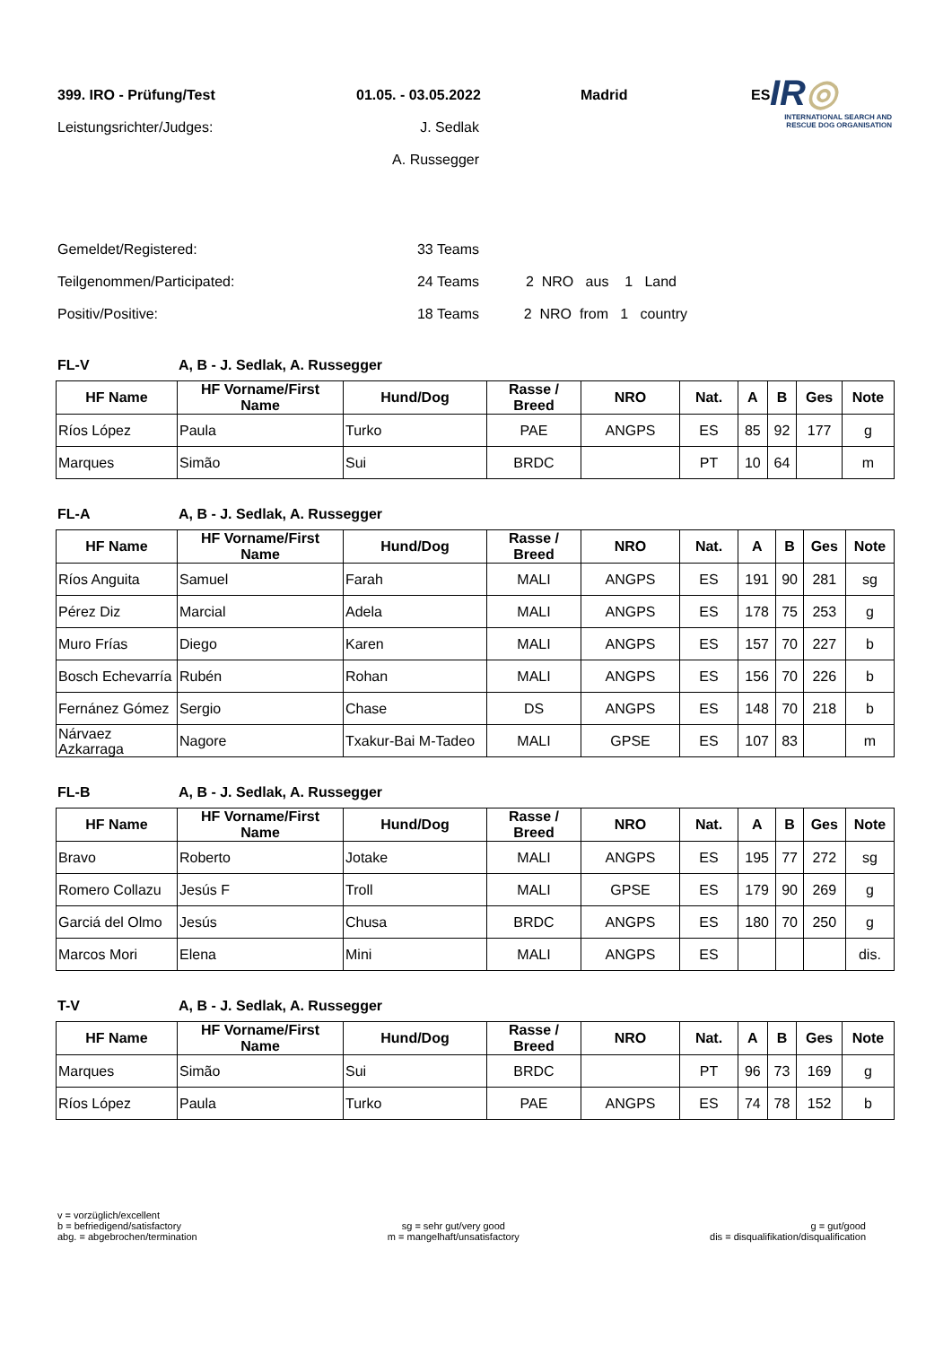IR◎
INTERNATIONAL SEARCH AND
RESCUE DOG ORGANISATION
399. IRO - Prüfung/Test 01.05. - 03.05.2022 Madrid ES
Leistungsrichter/Judges: J. Sedlak
A. Russegger
Gemeldet/Registered: 33 Teams
Teilgenommen/Participated: 24 Teams 2 NRO aus 1 Land
Positiv/Positive: 18 Teams 2 NRO from 1 country
FL-V A, B - J. Sedlak, A. Russegger
| HF Name | HF Vorname/First Name | Hund/Dog | Rasse / Breed | NRO | Nat. | A | B | Ges | Note |
| --- | --- | --- | --- | --- | --- | --- | --- | --- | --- |
| Ríos López | Paula | Turko | PAE | ANGPS | ES | 85 | 92 | 177 | g |
| Marques | Simão | Sui | BRDC | | PT | 10 | 64 | | m |
FL-A A, B - J. Sedlak, A. Russegger
| HF Name | HF Vorname/First Name | Hund/Dog | Rasse / Breed | NRO | Nat. | A | B | Ges | Note |
| --- | --- | --- | --- | --- | --- | --- | --- | --- | --- |
| Ríos Anguita | Samuel | Farah | MALI | ANGPS | ES | 191 | 90 | 281 | sg |
| Pérez Diz | Marcial | Adela | MALI | ANGPS | ES | 178 | 75 | 253 | g |
| Muro Frías | Diego | Karen | MALI | ANGPS | ES | 157 | 70 | 227 | b |
| Bosch Echevarría | Rubén | Rohan | MALI | ANGPS | ES | 156 | 70 | 226 | b |
| Fernánez Gómez | Sergio | Chase | DS | ANGPS | ES | 148 | 70 | 218 | b |
| Nárvaez Azkarraga | Nagore | Txakur-Bai M-Tadeo | MALI | GPSE | ES | 107 | 83 | | m |
FL-B A, B - J. Sedlak, A. Russegger
| HF Name | HF Vorname/First Name | Hund/Dog | Rasse / Breed | NRO | Nat. | A | B | Ges | Note |
| --- | --- | --- | --- | --- | --- | --- | --- | --- | --- |
| Bravo | Roberto | Jotake | MALI | ANGPS | ES | 195 | 77 | 272 | sg |
| Romero Collazu | Jesús F | Troll | MALI | GPSE | ES | 179 | 90 | 269 | g |
| Garciá del Olmo | Jesús | Chusa | BRDC | ANGPS | ES | 180 | 70 | 250 | g |
| Marcos Mori | Elena | Mini | MALI | ANGPS | ES | | | | dis. |
T-V A, B - J. Sedlak, A. Russegger
| HF Name | HF Vorname/First Name | Hund/Dog | Rasse / Breed | NRO | Nat. | A | B | Ges | Note |
| --- | --- | --- | --- | --- | --- | --- | --- | --- | --- |
| Marques | Simão | Sui | BRDC | | PT | 96 | 73 | 169 | g |
| Ríos López | Paula | Turko | PAE | ANGPS | ES | 74 | 78 | 152 | b |
v = vorzüglich/excellent
b = befriedigend/satisfactory
abg. = abgebrochen/termination
sg = sehr gut/very good
m = mangelhaft/unsatisfactory
g = gut/good
dis = disqualifikation/disqualification